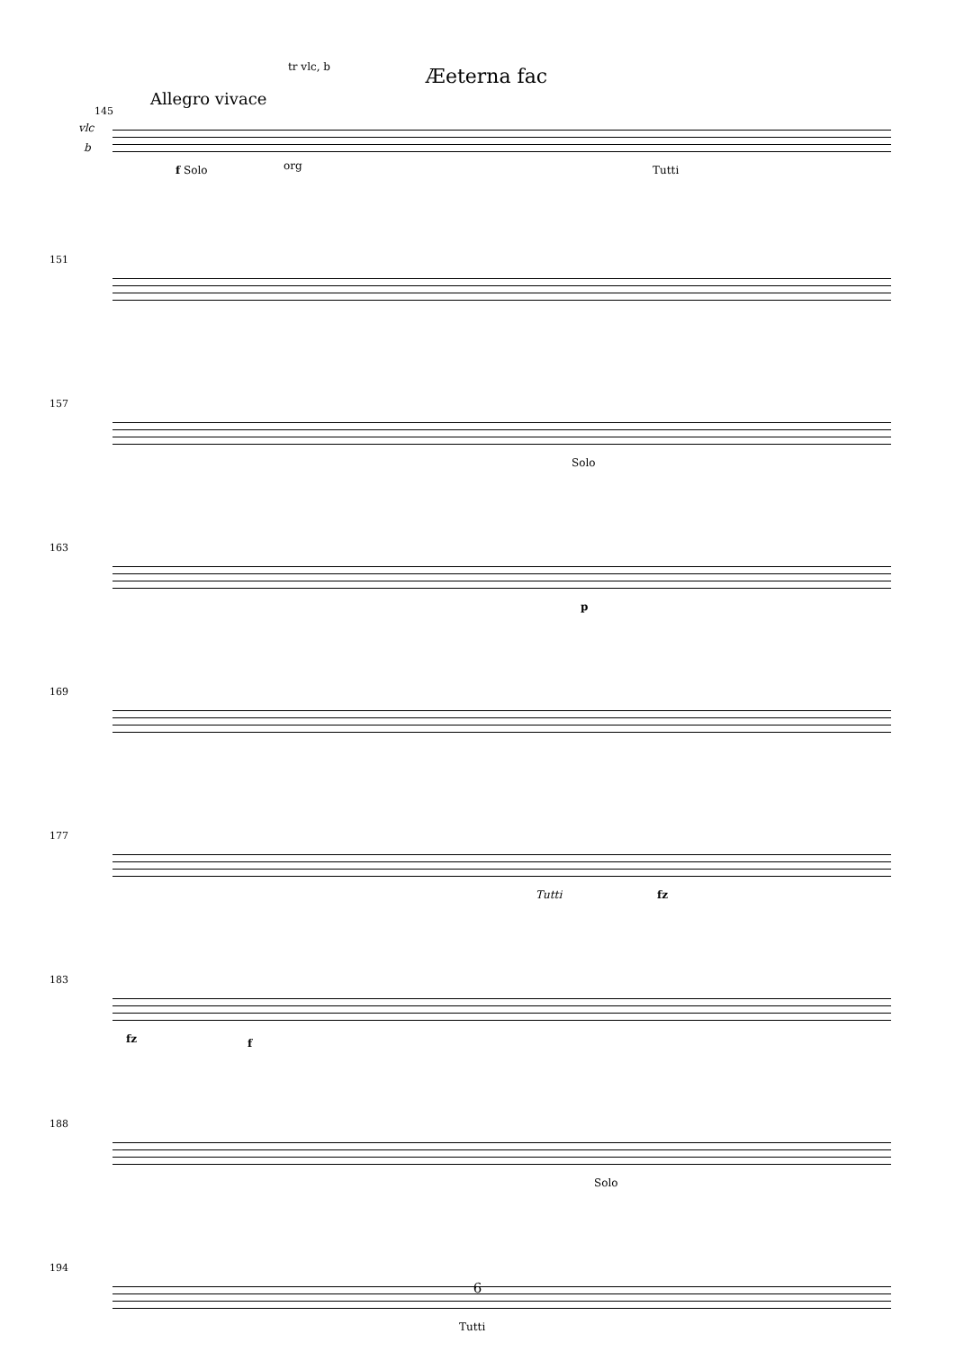Æeterna fac
145
vlc
b
Allegro vivace
tr vlc, b
f Solo org Tutti
151
157
Solo
163
p
169
177
Tutti fz
183
fz f
188
Solo
194
Tutti
6